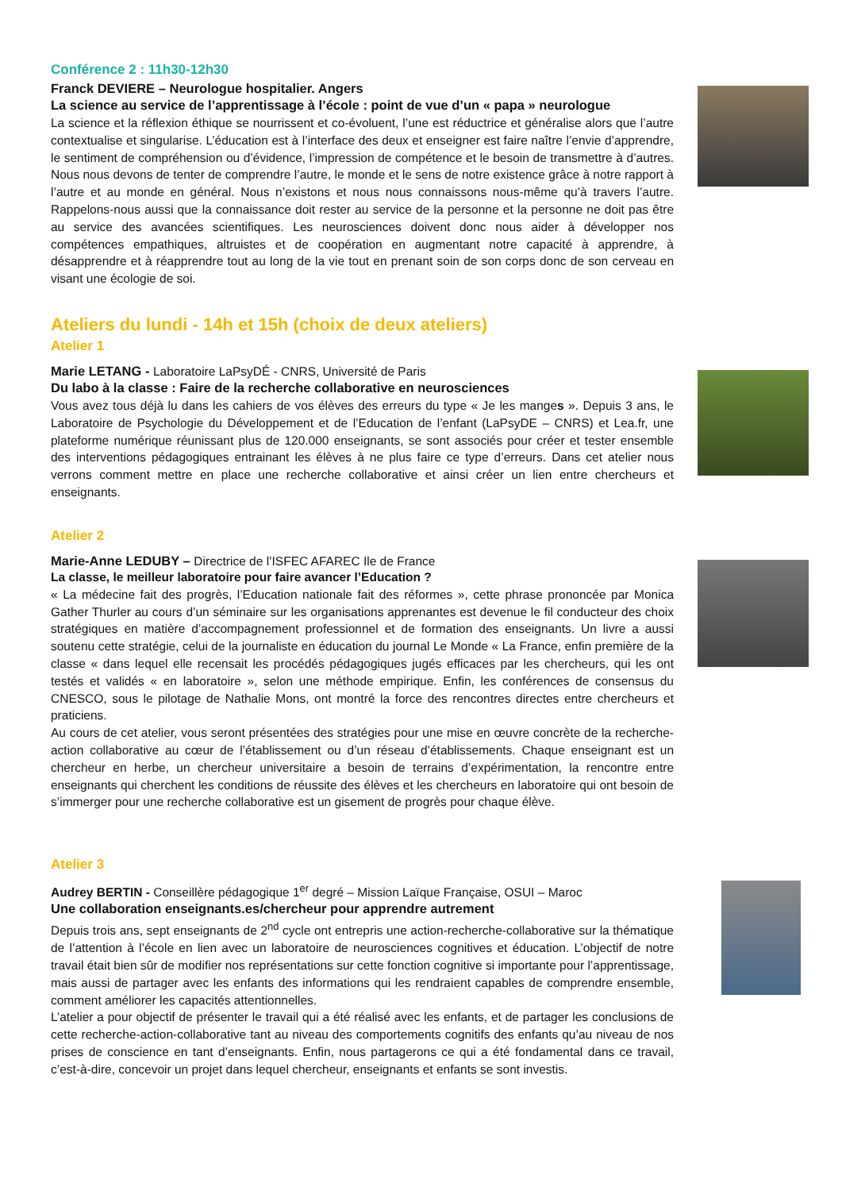Conférence 2 : 11h30-12h30
Franck DEVIERE – Neurologue hospitalier. Angers
La science au service de l’apprentissage à l’école : point de vue d’un « papa » neurologue
La science et la réflexion éthique se nourrissent et co-évoluent, l’une est réductrice et généralise alors que l’autre contextualise et singularise. L’éducation est à l’interface des deux et enseigner est faire naître l’envie d’apprendre, le sentiment de compréhension ou d’évidence, l’impression de compétence et le besoin de transmettre à d’autres. Nous nous devons de tenter de comprendre l’autre, le monde et le sens de notre existence grâce à notre rapport à l’autre et au monde en général. Nous n’existons et nous nous connaissons nous-même qu’à travers l’autre. Rappelons-nous aussi que la connaissance doit rester au service de la personne et la personne ne doit pas être au service des avancées scientifiques. Les neurosciences doivent donc nous aider à développer nos compétences empathiques, altruistes et de coopération en augmentant notre capacité à apprendre, à désapprendre et à réapprendre tout au long de la vie tout en prenant soin de son corps donc de son cerveau en visant une écologie de soi.
Ateliers du lundi - 14h et 15h (choix de deux ateliers)
Atelier 1
Marie LETANG - Laboratoire LaPsyDÉ - CNRS, Université de Paris
Du labo à la classe : Faire de la recherche collaborative en neurosciences
Vous avez tous déjà lu dans les cahiers de vos élèves des erreurs du type « Je les manges ». Depuis 3 ans, le Laboratoire de Psychologie du Développement et de l’Education de l’enfant (LaPsyDE – CNRS) et Lea.fr, une plateforme numérique réunissant plus de 120.000 enseignants, se sont associés pour créer et tester ensemble des interventions pédagogiques entrainant les élèves à ne plus faire ce type d’erreurs. Dans cet atelier nous verrons comment mettre en place une recherche collaborative et ainsi créer un lien entre chercheurs et enseignants.
Atelier 2
Marie-Anne LEDUBY – Directrice de l’ISFEC AFAREC Ile de France
La classe, le meilleur laboratoire pour faire avancer l’Education ?
« La médecine fait des progrès, l’Education nationale fait des réformes », cette phrase prononcée par Monica Gather Thurler au cours d’un séminaire sur les organisations apprenantes est devenue le fil conducteur des choix stratégiques en matière d’accompagnement professionnel et de formation des enseignants. Un livre a aussi soutenu cette stratégie, celui de la journaliste en éducation du journal Le Monde « La France, enfin première de la classe « dans lequel elle recensait les procédés pédagogiques jugés efficaces par les chercheurs, qui les ont testés et validés « en laboratoire », selon une méthode empirique. Enfin, les conférences de consensus du CNESCO, sous le pilotage de Nathalie Mons, ont montré la force des rencontres directes entre chercheurs et praticiens.
Au cours de cet atelier, vous seront présentées des stratégies pour une mise en œuvre concrète de la recherche-action collaborative au cœur de l’établissement ou d’un réseau d’établissements. Chaque enseignant est un chercheur en herbe, un chercheur universitaire a besoin de terrains d’expérimentation, la rencontre entre enseignants qui cherchent les conditions de réussite des élèves et les chercheurs en laboratoire qui ont besoin de s’immerger pour une recherche collaborative est un gisement de progrès pour chaque élève.
Atelier 3
Audrey BERTIN - Conseillère pédagogique 1<sup>er</sup> degré – Mission Laïque Française, OSUI – Maroc
Une collaboration enseignants.es/chercheur pour apprendre autrement
Depuis trois ans, sept enseignants de 2<sup>nd</sup> cycle ont entrepris une action-recherche-collaborative sur la thématique de l’attention à l’école en lien avec un laboratoire de neurosciences cognitives et éducation. L’objectif de notre travail était bien sûr de modifier nos représentations sur cette fonction cognitive si importante pour l’apprentissage, mais aussi de partager avec les enfants des informations qui les rendraient capables de comprendre ensemble, comment améliorer les capacités attentionnelles.
L’atelier a pour objectif de présenter le travail qui a été réalisé avec les enfants, et de partager les conclusions de cette recherche-action-collaborative tant au niveau des comportements cognitifs des enfants qu’au niveau de nos prises de conscience en tant d’enseignants. Enfin, nous partagerons ce qui a été fondamental dans ce travail, c’est-à-dire, concevoir un projet dans lequel chercheur, enseignants et enfants se sont investis.